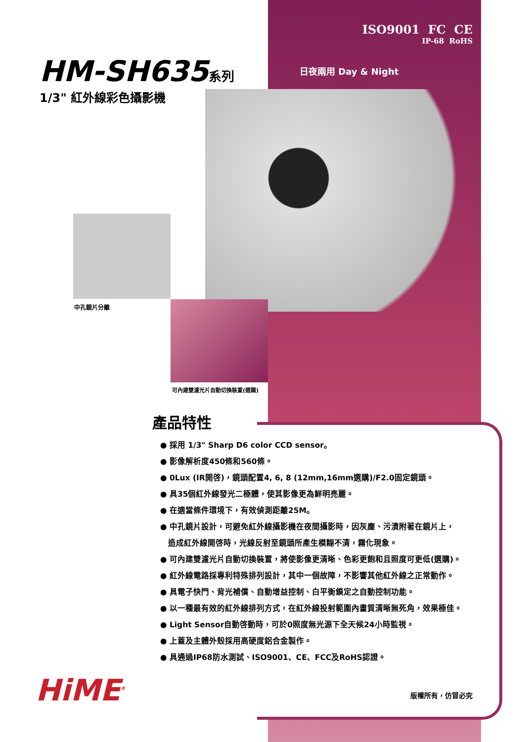ISO9001 FC CE
IP-68 RoHS
HM-SH635系列
1/3" 紅外線彩色攝影機
日夜兩用 Day & Night
中孔鏡片分離
可內建雙濾光片自動切換裝置(選購)
產品特性
● 採用 1/3" Sharp D6 color CCD sensor。
● 影像解析度450條和560條。
● 0Lux (IR開啓)，鏡頭配置4, 6, 8 (12mm,16mm選購)/F2.0固定鏡頭。
● 具35個紅外線發光二極體，使其影像更為鮮明亮麗。
● 在適當條件環境下，有效偵測距離25M。
● 中孔鏡片設計，可避免紅外線攝影機在夜間攝影時，因灰塵、污漬附著在鏡片上，
造成紅外線開啓時，光線反射至鏡頭所產生模糊不清，霧化現象。
● 可內建雙濾光片自動切換裝置，將使影像更清晰、色彩更飽和且照度可更低(選購)。
● 紅外線電路採專利特殊排列設計，其中一個故障，不影響其他紅外線之正常動作。
● 具電子快門、背光補償、自動增益控制、白平衡鎖定之自動控制功能。
● 以一種最有效的紅外線排列方式，在紅外線投射範圍內畫質清晰無死角，效果極佳。
● Light Sensor自動啓動時，可於0照度無光源下全天候24小時監視。
● 上蓋及主體外殼採用高硬度鋁合金製作。
● 具通過IP68防水測試、ISO9001、CE、FCC及RoHS認證。
HiME<sup>®</sup> 版權所有，仿冒必究